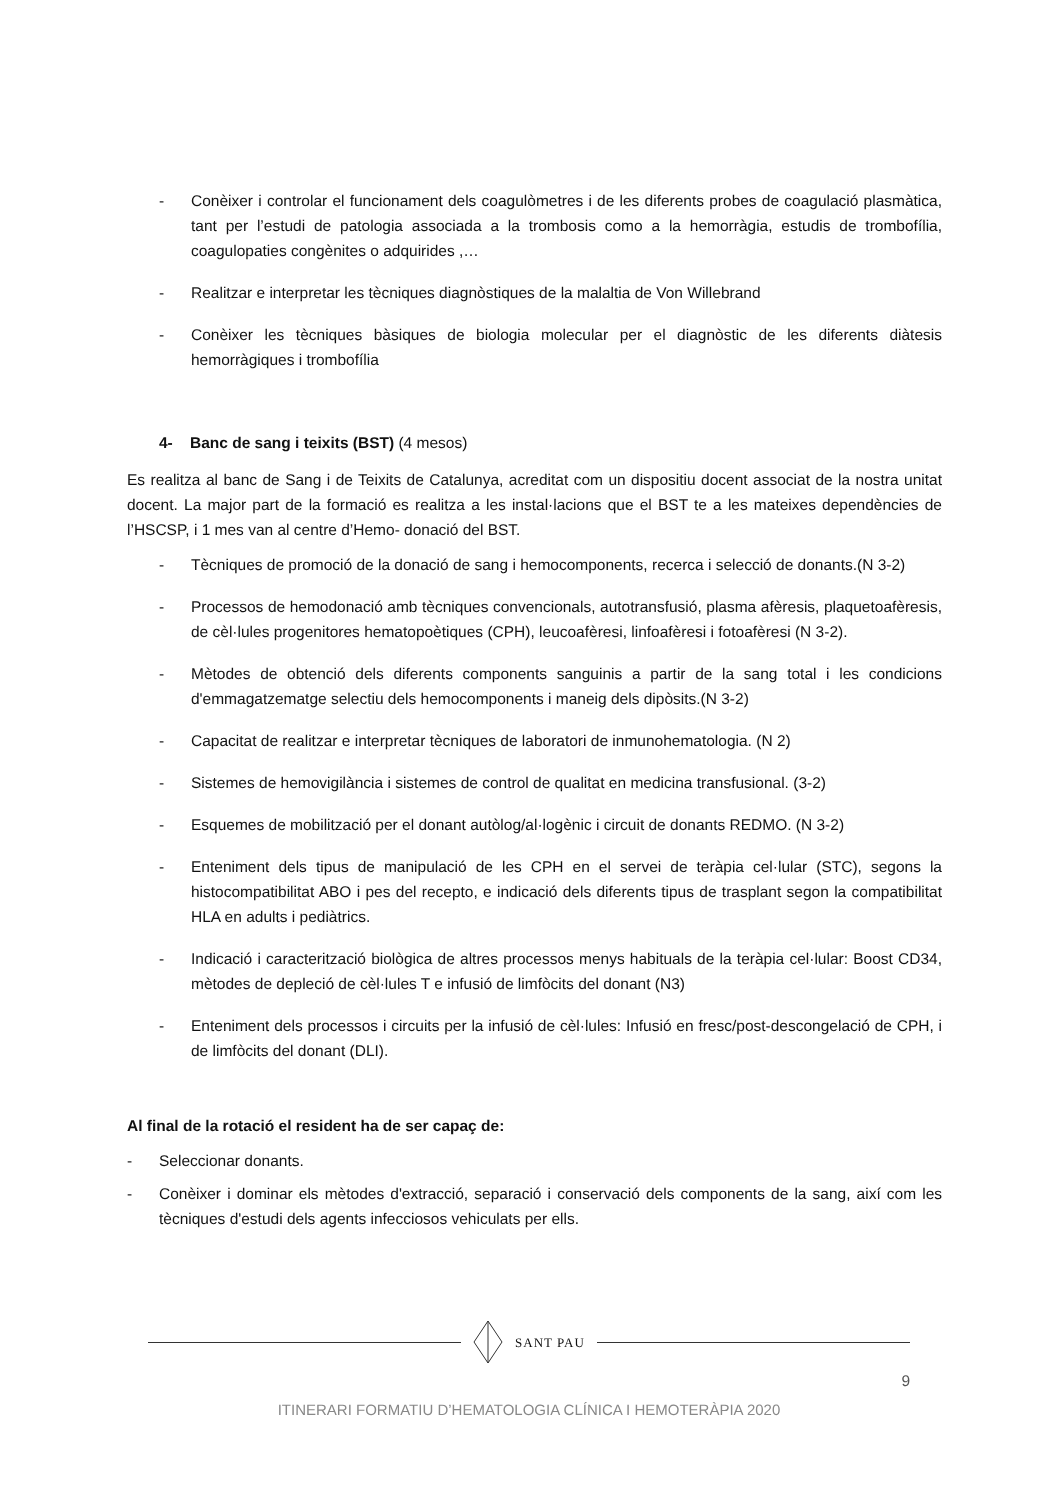- Conèixer i controlar el funcionament dels coagulòmetres i de les diferents probes de coagulació plasmàtica, tant per l’estudi de patologia associada a la trombosis como a la hemorràgia, estudis de trombofília, coagulopaties congènites o adquirides ,…
- Realitzar e interpretar les tècniques diagnòstiques de la malaltia de Von Willebrand
- Conèixer les tècniques bàsiques de biologia molecular per el diagnòstic de les diferents diàtesis hemorràgiques i trombofília
4- Banc de sang i teixits (BST) (4 mesos)
Es realitza al banc de Sang i de Teixits de Catalunya, acreditat com un dispositiu docent associat de la nostra unitat docent. La major part de la formació es realitza a les instal·lacions que el BST te a les mateixes dependències de l’HSCSP, i 1 mes van al centre d’Hemo- donació del BST.
- Tècniques de promoció de la donació de sang i hemocomponents, recerca i selecció de donants.(N 3-2)
- Processos de hemodonació amb tècniques convencionals, autotransfusió, plasma afèresis, plaquetoafèresis, de cèl·lules progenitores hematopoètiques (CPH), leucoafèresi, linfoafèresi i fotoafèresi (N 3-2).
- Mètodes de obtenció dels diferents components sanguinis a partir de la sang total i les condicions d'emmagatzematge selectiu dels hemocomponents i maneig dels dipòsits.(N 3-2)
- Capacitat de realitzar e interpretar tècniques de laboratori de inmunohematologia. (N 2)
- Sistemes de hemovigilància i sistemes de control de qualitat en medicina transfusional. (3-2)
- Esquemes de mobilització per el donant autòlog/al·logènic i circuit de donants REDMO. (N 3-2)
- Enteniment dels tipus de manipulació de les CPH en el servei de teràpia cel·lular (STC), segons la histocompatibilitat ABO i pes del recepto, e indicació dels diferents tipus de trasplant segon la compatibilitat HLA en adults i pediàtrics.
- Indicació i caracterització biològica de altres processos menys habituals de la teràpia cel·lular: Boost CD34, mètodes de depleció de cèl·lules T e infusió de limfòcits del donant (N3)
- Enteniment dels processos i circuits per la infusió de cèl·lules: Infusió en fresc/post-descongelació de CPH, i de limfòcits del donant (DLI).
Al final de la rotació el resident ha de ser capaç de:
- Seleccionar donants.
- Conèixer i dominar els mètodes d'extracció, separació i conservació dels components de la sang, així com les tècniques d'estudi dels agents infecciosos vehiculats per ells.
SANT PAU
9
ITINERARI FORMATIU D’HEMATOLOGIA CLÍNICA I HEMOTERÀPIA 2020